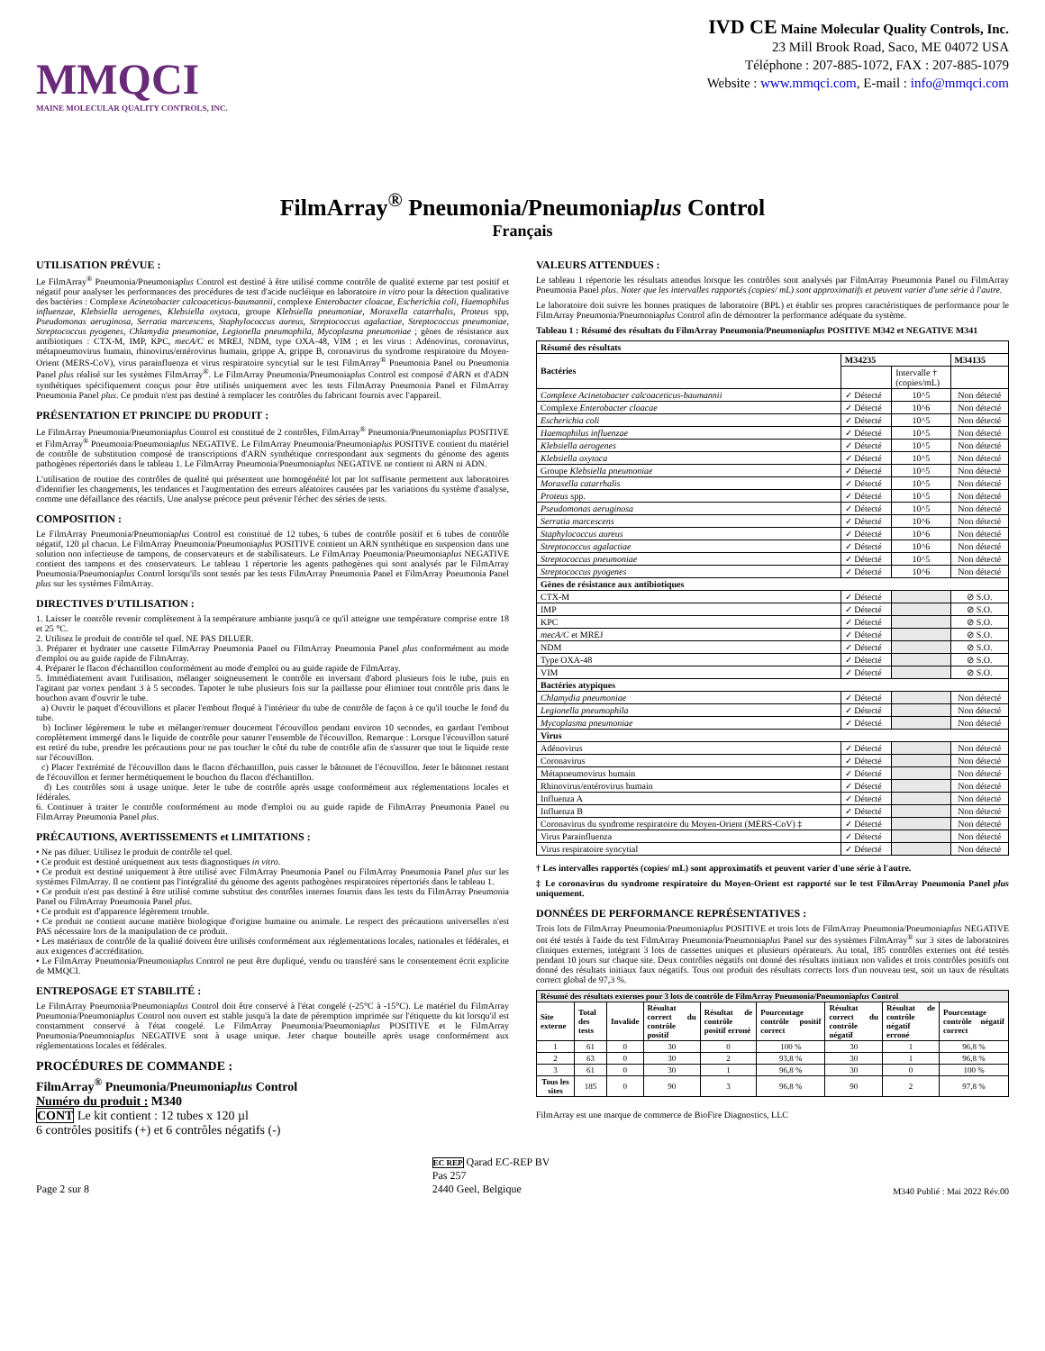MMQCI
MAINE MOLECULAR QUALITY CONTROLS, INC.
IVD CE Maine Molecular Quality Controls, Inc.
23 Mill Brook Road, Saco, ME 04072 USA
Téléphone : 207-885-1072, FAX : 207-885-1079
Website : www.mmqci.com, E-mail : info@mmqci.com
FilmArray<sup>®</sup> Pneumonia/Pneumoniaplus Control
Français
UTILISATION PRÉVUE :
Le FilmArray<sup>®</sup> Pneumonia/Pneumoniaplus Control est destiné à être utilisé comme contrôle de qualité externe par test positif et négatif pour analyser les performances des procédures de test d'acide nucléique en laboratoire in vitro pour la détection qualitative des bactéries : Complexe Acinetobacter calcoaceticus-baumannii, complexe Enterobacter cloacae, Escherichia coli, Haemophilus influenzae, Klebsiella aerogenes, Klebsiella oxytoca, groupe Klebsiella pneumoniae, Moraxella catarrhalis, Proteus spp, Pseudomonas aeruginosa, Serratia marcescens, Staphylococcus aureus, Streptococcus agalactiae, Streptococcus pneumoniae, Streptococcus pyogenes, Chlamydia pneumoniae, Legionella pneumophila, Mycoplasma pneumoniae ; gènes de résistance aux antibiotiques : CTX-M, IMP, KPC, mecA/C et MREJ, NDM, type OXA-48, VIM ; et les virus : Adénovirus, coronavirus, métapneumovirus humain, rhinovirus/entérovirus humain, grippe A, grippe B, coronavirus du syndrome respiratoire du Moyen-Orient (MERS-CoV), virus parainfluenza et virus respiratoire syncytial sur le test FilmArray<sup>®</sup> Pneumonia Panel ou Pneumonia Panel plus réalisé sur les systèmes FilmArray<sup>®</sup>. Le FilmArray Pneumonia/Pneumoniaplus Control est composé d'ARN et d'ADN synthétiques spécifiquement conçus pour être utilisés uniquement avec les tests FilmArray Pneumonia Panel et FilmArray Pneumonia Panel plus. Ce produit n'est pas destiné à remplacer les contrôles du fabricant fournis avec l'appareil.
PRÉSENTATION ET PRINCIPE DU PRODUIT :
Le FilmArray Pneumonia/Pneumoniaplus Control est constitué de 2 contrôles, FilmArray<sup>®</sup> Pneumonia/Pneumoniaplus POSITIVE et FilmArray<sup>®</sup> Pneumonia/Pneumoniaplus NEGATIVE. Le FilmArray Pneumonia/Pneumoniaplus POSITIVE contient du matériel de contrôle de substitution composé de transcriptions d'ARN synthétique correspondant aux segments du génome des agents pathogènes répertoriés dans le tableau 1. Le FilmArray Pneumonia/Pneumoniaplus NEGATIVE ne contient ni ARN ni ADN.
L'utilisation de routine des contrôles de qualité qui présentent une homogénéité lot par lot suffisante permettent aux laboratoires d'identifier les changements, les tendances et l'augmentation des erreurs aléatoires causées par les variations du système d'analyse, comme une défaillance des réactifs. Une analyse précoce peut prévenir l'échec des séries de tests.
COMPOSITION :
Le FilmArray Pneumonia/Pneumoniaplus Control est constitué de 12 tubes, 6 tubes de contrôle positif et 6 tubes de contrôle négatif, 120 µl chacun. Le FilmArray Pneumonia/Pneumoniaplus POSITIVE contient un ARN synthétique en suspension dans une solution non infectieuse de tampons, de conservateurs et de stabilisateurs. Le FilmArray Pneumonia/Pneumoniaplus NEGATIVE contient des tampons et des conservateurs. Le tableau 1 répertorie les agents pathogènes qui sont analysés par le FilmArray Pneumonia/Pneumoniaplus Control lorsqu'ils sont testés par les tests FilmArray Pneumonia Panel et FilmArray Pneumonia Panel plus sur les systèmes FilmArray.
DIRECTIVES D'UTILISATION :
1. Laisser le contrôle revenir complètement à la température ambiante jusqu'à ce qu'il atteigne une température comprise entre 18 et 25 °C.
2. Utilisez le produit de contrôle tel quel. NE PAS DILUER.
3. Préparer et hydrater une cassette FilmArray Pneumonia Panel ou FilmArray Pneumonia Panel plus conformément au mode d'emploi ou au guide rapide de FilmArray.
4. Préparer le flacon d'échantillon conformément au mode d'emploi ou au guide rapide de FilmArray.
5. Immédiatement avant l'utilisation, mélanger soigneusement le contrôle en inversant d'abord plusieurs fois le tube, puis en l'agitant par vortex pendant 3 à 5 secondes. Tapoter le tube plusieurs fois sur la paillasse pour éliminer tout contrôle pris dans le bouchon avant d'ouvrir le tube.
a) Ouvrir le paquet d'écouvillons et placer l'embout floqué à l'intérieur du tube de contrôle de façon à ce qu'il touche le fond du tube.
b) Incliner légèrement le tube et mélanger/remuer doucement l'écouvillon pendant environ 10 secondes, en gardant l'embout complètement immergé dans le liquide de contrôle pour saturer l'ensemble de l'écouvillon. Remarque : Lorsque l'écouvillon saturé est retiré du tube, prendre les précautions pour ne pas toucher le côté du tube de contrôle afin de s'assurer que tout le liquide reste sur l'écouvillon.
c) Placer l'extrémité de l'écouvillon dans le flacon d'échantillon, puis casser le bâtonnet de l'écouvillon. Jeter le bâtonnet restant de l'écouvillon et fermer hermétiquement le bouchon du flacon d'échantillon.
d) Les contrôles sont à usage unique. Jeter le tube de contrôle après usage conformément aux réglementations locales et fédérales.
6. Continuer à traiter le contrôle conformément au mode d'emploi ou au guide rapide de FilmArray Pneumonia Panel ou FilmArray Pneumonia Panel plus.
PRÉCAUTIONS, AVERTISSEMENTS et LIMITATIONS :
• Ne pas diluer. Utilisez le produit de contrôle tel quel.
• Ce produit est destiné uniquement aux tests diagnostiques in vitro.
• Ce produit est destiné uniquement à être utilisé avec FilmArray Pneumonia Panel ou FilmArray Pneumonia Panel plus sur les systèmes FilmArray. Il ne contient pas l'intégralité du génome des agents pathogènes respiratoires répertoriés dans le tableau 1.
• Ce produit n'est pas destiné à être utilisé comme substitut des contrôles internes fournis dans les tests du FilmArray Pneumonia Panel ou FilmArray Pneumonia Panel plus.
• Ce produit est d'apparence légèrement trouble.
• Ce produit ne contient aucune matière biologique d'origine humaine ou animale. Le respect des précautions universelles n'est PAS nécessaire lors de la manipulation de ce produit.
• Les matériaux de contrôle de la qualité doivent être utilisés conformément aux réglementations locales, nationales et fédérales, et aux exigences d'accréditation.
• Le FilmArray Pneumonia/Pneumoniaplus Control ne peut être dupliqué, vendu ou transféré sans le consentement écrit explicite de MMQCI.
ENTREPOSAGE ET STABILITÉ :
Le FilmArray Pneumonia/Pneumoniaplus Control doit être conservé à l'état congelé (-25°C à -15°C). Le matériel du FilmArray Pneumonia/Pneumoniaplus Control non ouvert est stable jusqu'à la date de péremption imprimée sur l'étiquette du kit lorsqu'il est constamment conservé à l'état congelé. Le FilmArray Pneumonia/Pneumoniaplus POSITIVE et le FilmArray Pneumonia/Pneumoniaplus NEGATIVE sont à usage unique. Jeter chaque bouteille après usage conformément aux réglementations locales et fédérales.
PROCÉDURES DE COMMANDE :
FilmArray<sup>®</sup> Pneumonia/Pneumoniaplus Control
Numéro du produit : M340
CONT Le kit contient : 12 tubes x 120 µl
6 contrôles positifs (+) et 6 contrôles négatifs (-)
VALEURS ATTENDUES :
Le tableau 1 répertorie les résultats attendus lorsque les contrôles sont analysés par FilmArray Pneumonia Panel ou FilmArray Pneumonia Panel plus. Noter que les intervalles rapportés (copies/ mL) sont approximatifs et peuvent varier d'une série à l'autre.
Le laboratoire doit suivre les bonnes pratiques de laboratoire (BPL) et établir ses propres caractéristiques de performance pour le FilmArray Pneumonia/Pneumoniaplus Control afin de démontrer la performance adéquate du système.
Tableau 1 : Résumé des résultats du FilmArray Pneumonia/Pneumoniaplus POSITIVE M342 et NEGATIVE M341
| Résumé des résultats | | | |
| --- | --- | --- | --- |
| Bactéries | M34235 | | M34135 |
| | | Intervalle † (copies/mL) | |
| Complexe Acinetobacter calcoaceticus-baumannii | ✓ Détecté | 10^5 | Non détecté |
| Complexe Enterobacter cloacae | ✓ Détecté | 10^6 | Non détecté |
| Escherichia coli | ✓ Détecté | 10^5 | Non détecté |
| Haemophilus influenzae | ✓ Détecté | 10^5 | Non détecté |
| Klebsiella aerogenes | ✓ Détecté | 10^5 | Non détecté |
| Klebsiella oxytoca | ✓ Détecté | 10^5 | Non détecté |
| Groupe Klebsiella pneumoniae | ✓ Détecté | 10^5 | Non détecté |
| Moraxella catarrhalis | ✓ Détecté | 10^5 | Non détecté |
| Proteus spp. | ✓ Détecté | 10^5 | Non détecté |
| Pseudomonas aeruginosa | ✓ Détecté | 10^5 | Non détecté |
| Serratia marcescens | ✓ Détecté | 10^6 | Non détecté |
| Staphylococcus aureus | ✓ Détecté | 10^6 | Non détecté |
| Streptococcus agalactiae | ✓ Détecté | 10^6 | Non détecté |
| Streptococcus pneumoniae | ✓ Détecté | 10^5 | Non détecté |
| Streptococcus pyogenes | ✓ Détecté | 10^6 | Non détecté |
| Gènes de résistance aux antibiotiques | | | |
| CTX-M | ✓ Détecté | | ⊘ S.O. |
| IMP | ✓ Détecté | | ⊘ S.O. |
| KPC | ✓ Détecté | | ⊘ S.O. |
| mecA/C et MREJ | ✓ Détecté | | ⊘ S.O. |
| NDM | ✓ Détecté | | ⊘ S.O. |
| Type OXA-48 | ✓ Détecté | | ⊘ S.O. |
| VIM | ✓ Détecté | | ⊘ S.O. |
| Bactéries atypiques | | | |
| Chlamydia pneumoniae | ✓ Détecté | | Non détecté |
| Legionella pneumophila | ✓ Détecté | | Non détecté |
| Mycoplasma pneumoniae | ✓ Détecté | | Non détecté |
| Virus | | | |
| Adénovirus | ✓ Détecté | | Non détecté |
| Coronavirus | ✓ Détecté | | Non détecté |
| Métapneumovirus humain | ✓ Détecté | | Non détecté |
| Rhinovirus/entérovirus humain | ✓ Détecté | | Non détecté |
| Influenza A | ✓ Détecté | | Non détecté |
| Influenza B | ✓ Détecté | | Non détecté |
| Coronavirus du syndrome respiratoire du Moyen-Orient (MERS-CoV) ‡ | ✓ Détecté | | Non détecté |
| Virus Parainfluenza | ✓ Détecté | | Non détecté |
| Virus respiratoire syncytial | ✓ Détecté | | Non détecté |
† Les intervalles rapportés (copies/ mL) sont approximatifs et peuvent varier d'une série à l'autre.
‡ Le coronavirus du syndrome respiratoire du Moyen-Orient est rapporté sur le test FilmArray Pneumonia Panel plus uniquement.
DONNÉES DE PERFORMANCE REPRÉSENTATIVES :
Trois lots de FilmArray Pneumonia/Pneumoniaplus POSITIVE et trois lots de FilmArray Pneumonia/Pneumoniaplus NEGATIVE ont été testés à l'aide du test FilmArray Pneumonia/Pneumoniaplus Panel sur des systèmes FilmArray<sup>®</sup> sur 3 sites de laboratoires cliniques externes, intégrant 3 lots de cassettes uniques et plusieurs opérateurs. Au total, 185 contrôles externes ont été testés pendant 10 jours sur chaque site. Deux contrôles négatifs ont donné des résultats initiaux non valides et trois contrôles positifs ont donné des résultats initiaux faux négatifs. Tous ont produit des résultats corrects lors d'un nouveau test, soit un taux de résultats correct global de 97,3 %.
| Résumé des résultats externes pour 3 lots de contrôle de FilmArray Pneumonia/Pneumonia plus Control | | | | | | | | |
| --- | --- | --- | --- | --- | --- | --- | --- | --- |
| Site externe | Total des tests | Invalide | Résultat correct du contrôle positif | Résultat de contrôle positif erroné | Pourcentage contrôle positif correct | Résultat correct du contrôle négatif | Résultat de contrôle négatif erroné | Pourcentage contrôle négatif correct |
| 1 | 61 | 0 | 30 | 0 | 100 % | 30 | 1 | 96,8 % |
| 2 | 63 | 0 | 30 | 2 | 93,8 % | 30 | 1 | 96,8 % |
| 3 | 61 | 0 | 30 | 1 | 96,8 % | 30 | 0 | 100 % |
| Tous les sites | 185 | 0 | 90 | 3 | 96,8 % | 90 | 2 | 97,8 % |
FilmArray est une marque de commerce de BioFire Diagnostics, LLC
Page 2 sur 8 EC REP Qarad EC-REP BV
Pas 257
2440 Geel, Belgique M340 Publié : Mai 2022 Rév.00